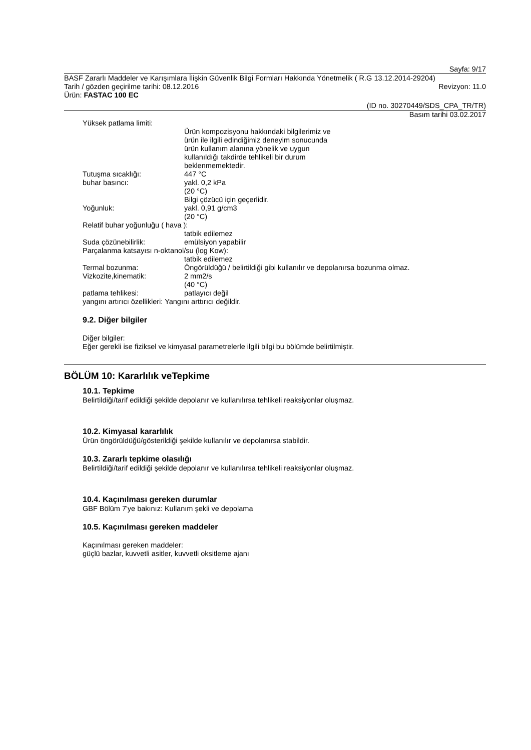Sayfa: 9/17
BASF Zararlı Maddeler ve Karışımlara İlişkin Güvenlik Bilgi Formları Hakkında Yönetmelik ( R.G 13.12.2014-29204)
Tarih / gözden geçirilme tarihi: 08.12.2016 Revizyon: 11.0
Ürün: FASTAC 100 EC
(ID no. 30270449/SDS_CPA_TR/TR)
Basım tarihi 03.02.2017
Yüksek patlama limiti:
Ürün kompozisyonu hakkındaki bilgilerimiz ve ürün ile ilgili edindiğimiz deneyim sonucunda ürün kullanım alanına yönelik ve uygun kullanıldığı takdirde tehlikeli bir durum beklenmemektedir.
Tutuşma sıcaklığı: 447 °C
buhar basıncı: yakl. 0,2 kPa
(20 °C)
Bilgi çözücü için geçerlidir.
Yoğunluk: yakl. 0,91 g/cm3
(20 °C)
Relatif buhar yoğunluğu ( hava ):
tatbik edilemez
Suda çözünebilirlik: emülsiyon yapabilir
Parçalanma katsayısı n-oktanol/su (log Kow):
tatbik edilemez
Termal bozunma: Öngörüldüğü / belirtildiği gibi kullanılır ve depolanırsa bozunma olmaz.
Vizkozite,kinematik: 2 mm2/s
(40 °C)
patlama tehlikesi: patlayıcı değil
yangını artırıcı özellikleri: Yangını arttırıcı değildir.
9.2. Diğer bilgiler
Diğer bilgiler:
Eğer gerekli ise fiziksel ve kimyasal parametrelerle ilgili bilgi bu bölümde belirtilmiştir.
BÖLÜM 10: Kararlılık veTepkime
10.1. Tepkime
Belirtildiği/tarif edildiği şekilde depolanır ve kullanılırsa tehlikeli reaksiyonlar oluşmaz.
10.2. Kimyasal kararlılık
Ürün öngörüldüğü/gösterildiği şekilde kullanılır ve depolanırsa stabildir.
10.3. Zararlı tepkime olasılığı
Belirtildiği/tarif edildiği şekilde depolanır ve kullanılırsa tehlikeli reaksiyonlar oluşmaz.
10.4. Kaçınılması gereken durumlar
GBF Bölüm 7'ye bakınız: Kullanım şekli ve depolama
10.5. Kaçınılması gereken maddeler
Kaçınılması gereken maddeler:
güçlü bazlar, kuvvetli asitler, kuvvetli oksitleme ajanı